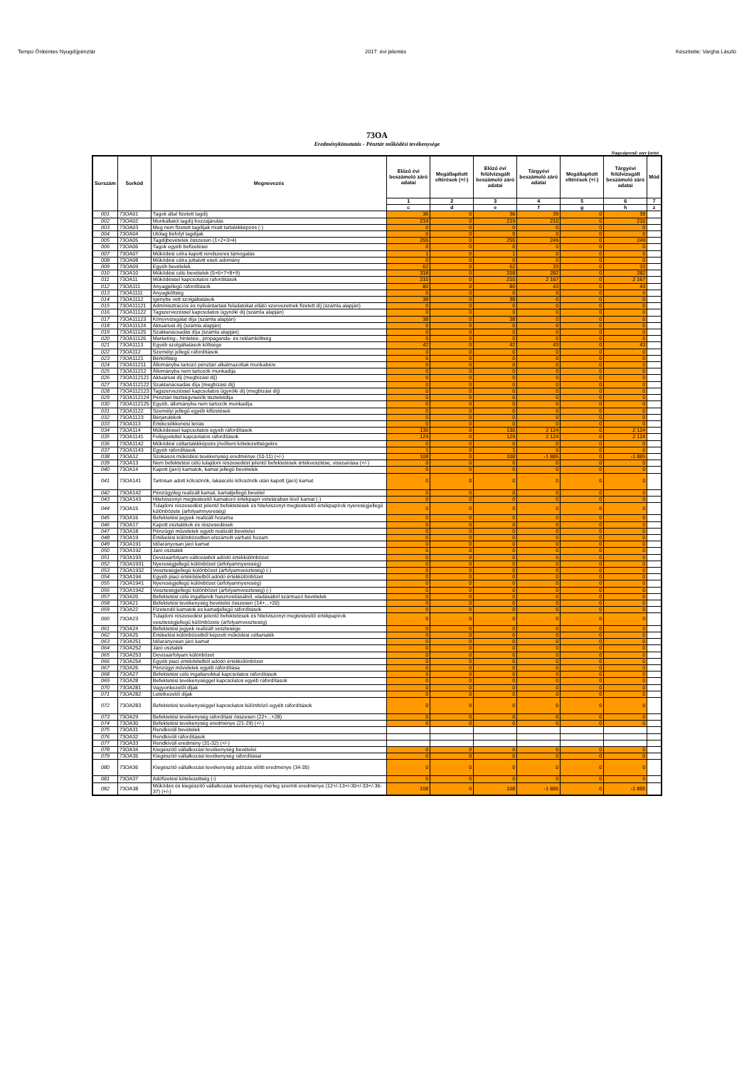Tempo Önkéntes Nyugdíjpénztár 2017. évi jelentés Készítette: Vargha László
73OA
Eredménykimutatás - Pénztár működési tevékenysége
Nagyságrend: ezer forint
| Sorszám | Sorkód | Megnevezés | Előző évi beszámoló záró adatai | Megállapított eltérések (+/-) | Előző évi felülvizsgált beszámoló záró adatai | Tárgyévi beszámoló záró adatai | Megállapított eltérések (+/-) | Tárgyévi felülvizsgált beszámoló záró adatai | Mód |
| --- | --- | --- | --- | --- | --- | --- | --- | --- | --- |
| | | | 1 | 2 | 3 | 4 | 5 | 6 | 7 |
| | | | c | d | e | f | g | h | z |
| 001 | 73OA01 | Tagok által fizetett tagdíj | 36 | 0 | 36 | 39 | 0 | 39 | |
| 002 | 73OA02 | Munkáltatói tagdíj-hozzájárulás | 219 | 0 | 219 | 210 | 0 | 210 | |
| 003 | 73OA03 | Meg nem fizetett tagdíjak miatt tartalékképzés (-) | 0 | 0 | 0 | 0 | 0 | 0 | |
| 004 | 73OA04 | Utólag befolyt tagdíjak | 0 | 0 | 0 | 0 | 0 | 0 | |
| 005 | 73OA05 | Tagdíjbevételek összesen (1+2+3+4) | 255 | 0 | 255 | 249 | 0 | 249 | |
| 006 | 73OA06 | Tagok egyéb befizetései | 0 | 0 | 0 | 0 | 0 | 0 | |
| 007 | 73OA07 | Működési célra kapott rendszeres támogatás | 1 | 0 | 1 | 0 | 0 | 0 | |
| 008 | 73OA08 | Működési célra juttatott eseti adomány | 0 | 0 | 0 | 0 | 0 | 0 | |
| 009 | 73OA09 | Egyéb bevételek | 62 | 0 | 62 | 33 | 0 | 33 | |
| 010 | 73OA10 | Működési célú bevételek (5+6+7+8+9) | 318 | 0 | 318 | 282 | 0 | 282 | |
| 011 | 73OA11 | Működéssel kapcsolatos ráfordítások | 210 | 0 | 210 | 2 167 | 0 | 2 167 | |
| 012 | 73OA111 | Anyagjellegű ráfordítások | 80 | 0 | 80 | 43 | 0 | 43 | |
| 013 | 73OA1111 | Anyagköltség | 0 | 0 | 0 | 0 | 0 | 0 | |
| 014 | 73OA1112 | Igénybe vett szolgáltatások | 38 | 0 | 38 | 0 | 0 | 0 | |
| 015 | 73OA11121 | Adminisztrációs és nyilvántartási feladatokat ellátó szervezetnek fizetett díj (számla alapján) | 0 | 0 | 0 | 0 | 0 | 0 | |
| 016 | 73OA11122 | Tagszervezéssel kapcsolatos ügynöki díj (számla alapján) | 0 | 0 | 0 | 0 | 0 | 0 | |
| 017 | 73OA11123 | Könyvvizsgálat díja (számla alapján) | 38 | 0 | 38 | 0 | 0 | 0 | |
| 018 | 73OA11124 | Aktuáriusi díj (számla alapján) | 0 | 0 | 0 | 0 | 0 | 0 | |
| 019 | 73OA11125 | Szaktanácsadás díja (számla alapján) | 0 | 0 | 0 | 0 | 0 | 0 | |
| 020 | 73OA11126 | Marketing-, hirdetés-, propaganda- és reklámköltség | 0 | 0 | 0 | 0 | 0 | 0 | |
| 021 | 73OA1113 | Egyéb szolgáltatások költsége | 42 | 0 | 42 | 43 | 0 | 43 | |
| 022 | 73OA112 | Személyi jellegű ráfordítások | 0 | 0 | 0 | 0 | 0 | 0 | |
| 023 | 73OA1121 | Bérköltség | 0 | 0 | 0 | 0 | 0 | 0 | |
| 024 | 73OA11211 | Állományba tartozó pénztári alkalmazottak munkabére | 0 | 0 | 0 | 0 | 0 | 0 | |
| 025 | 73OA11212 | Állományba nem tartozók munkadíja | 0 | 0 | 0 | 0 | 0 | 0 | |
| 026 | 73OA112121 | Aktuáriusi díj (megbízási díj) | 0 | 0 | 0 | 0 | 0 | 0 | |
| 027 | 73OA112122 | Szaktanácsadás díja (megbízási díj) | 0 | 0 | 0 | 0 | 0 | 0 | |
| 028 | 73OA112123 | Tagszervezéssel kapcsolatos ügynöki díj (megbízási díj) | 0 | 0 | 0 | 0 | 0 | 0 | |
| 029 | 73OA112124 | Pénztári tisztségviselők tiszteletdíja | 0 | 0 | 0 | 0 | 0 | 0 | |
| 030 | 73OA112125 | Egyéb, állományba nem tartozók munkadíja | 0 | 0 | 0 | 0 | 0 | 0 | |
| 031 | 73OA1122 | Személyi jellegű egyéb kifizetések | 0 | 0 | 0 | 0 | 0 | 0 | |
| 032 | 73OA1123 | Bérjárulékok | 0 | 0 | 0 | 0 | 0 | 0 | |
| 033 | 73OA113 | Értékcsökkenési leírás | 0 | 0 | 0 | 0 | 0 | 0 | |
| 034 | 73OA114 | Működéssel kapcsolatos egyéb ráfordítások | 130 | 0 | 130 | 2 124 | 0 | 2 124 | |
| 035 | 73OA1141 | Felügyelettel kapcsolatos ráfordítások | 129 | 0 | 129 | 2 124 | 0 | 2 124 | |
| 036 | 73OA1142 | Működési céltartalékképzés jövőbeni kötelezettségekre | 0 | 0 | 0 | 0 | 0 | 0 | |
| 037 | 73OA1143 | Egyéb ráfordítások | 1 | 0 | 1 | 0 | 0 | 0 | |
| 038 | 73OA12 | Szokásos működési tevékenység eredménye (10-11) (+/-) | 108 | 0 | 108 | -1 885 | 0 | -1 885 | |
| 039 | 73OA13 | Nem befektetési célú tulajdoni részesedést jelentő befektetések értékvesztése, visszaírása (+/-) | 0 | 0 | 0 | 0 | 0 | 0 | |
| 040 | 73OA14 | Kapott (járó) kamatok, kamat jellegű bevételek | 0 | 0 | 0 | 0 | 0 | 0 | |
| 041 | 73OA141 | Tartósan adott kölcsönök, lakáscélú kölcsönök után kapott (járó) kamat | 0 | 0 | 0 | 0 | 0 | 0 | |
| 042 | 73OA142 | Pénzügyileg realizált kamat, kamatjellegű bevétel | 0 | 0 | 0 | 0 | 0 | 0 | |
| 043 | 73OA143 | Hitelviszonyt megtestesítő kamatozó értékpapír vételárában lévő kamat (-) | 0 | 0 | 0 | 0 | 0 | 0 | |
| 044 | 73OA15 | Tulajdoni részesedést jelentő befektetések és hitelviszonyt megtestesítő értékpapírok nyereségjellegű különbözete (árfolyamnyereség) | 0 | 0 | 0 | 0 | 0 | 0 | |
| 045 | 73OA16 | Befektetési jegyek realizált hozama | 0 | 0 | 0 | 0 | 0 | 0 | |
| 046 | 73OA17 | Kapott osztalékok és részesedések | 0 | 0 | 0 | 0 | 0 | 0 | |
| 047 | 73OA18 | Pénzügyi műveletek egyéb realizált bevételei | 0 | 0 | 0 | 0 | 0 | 0 | |
| 048 | 73OA19 | Értékelési különbözetben elszámolt várható hozam | 0 | 0 | 0 | 0 | 0 | 0 | |
| 049 | 73OA191 | Időarányosan járó kamat | 0 | 0 | 0 | 0 | 0 | 0 | |
| 050 | 73OA192 | Járó osztalék | 0 | 0 | 0 | 0 | 0 | 0 | |
| 051 | 73OA193 | Devizaárfolyam-változásból adódó értékkülönbözet | 0 | 0 | 0 | 0 | 0 | 0 | |
| 052 | 73OA1931 | Nyereségjellegű különbözet (árfolyamnyereség) | 0 | 0 | 0 | 0 | 0 | 0 | |
| 053 | 73OA1932 | Veszteségjellegű különbözet (árfolyamveszteség) (-) | 0 | 0 | 0 | 0 | 0 | 0 | |
| 054 | 73OA194 | Egyéb piaci értékítéletből adódó értékkülönbözet | 0 | 0 | 0 | 0 | 0 | 0 | |
| 055 | 73OA1941 | Nyereségjellegű különbözet (árfolyamnyereség) | 0 | 0 | 0 | 0 | 0 | 0 | |
| 056 | 73OA1942 | Veszteségjellegű különbözet (árfolyamveszteség) (-) | 0 | 0 | 0 | 0 | 0 | 0 | |
| 057 | 73OA20 | Befektetési célú ingatlanok hasznosításából, eladásából származó bevételek | 0 | 0 | 0 | 0 | 0 | 0 | |
| 058 | 73OA21 | Befektetési tevékenység bevételei összesen (14+...+20) | 0 | 0 | 0 | 0 | 0 | 0 | |
| 059 | 73OA22 | Fizetendő kamatok és kamatjellegű ráfordítások | 0 | 0 | 0 | 0 | 0 | 0 | |
| 060 | 73OA23 | Tulajdoni részesedést jelentő befektetések és hitelviszonyt megtestesítő értékpapírok veszteségjellegű különbözete (árfolyamveszteség) | 0 | 0 | 0 | 0 | 0 | 0 | |
| 061 | 73OA24 | Befektetési jegyek realizált vesztesége | 0 | 0 | 0 | 0 | 0 | 0 | |
| 062 | 73OA25 | Értékelési különbözetből képzett működési céltartalék | 0 | 0 | 0 | 0 | 0 | 0 | |
| 063 | 73OA251 | Időarányosan járó kamat | 0 | 0 | 0 | 0 | 0 | 0 | |
| 064 | 73OA252 | Járó osztalék | 0 | 0 | 0 | 0 | 0 | 0 | |
| 065 | 73OA253 | Devizaárfolyam különbözet | 0 | 0 | 0 | 0 | 0 | 0 | |
| 066 | 73OA254 | Egyéb piaci értékítéletből adódó értékkülönbözet | 0 | 0 | 0 | 0 | 0 | 0 | |
| 067 | 73OA26 | Pénzügyi műveletek egyéb ráfordítása | 0 | 0 | 0 | 0 | 0 | 0 | |
| 068 | 73OA27 | Befektetési célú ingatlanokkal kapcsolatos ráfordítások | 0 | 0 | 0 | 0 | 0 | 0 | |
| 069 | 73OA28 | Befektetési tevékenységgel kapcsolatos egyéb ráfordítások | 0 | 0 | 0 | 0 | 0 | 0 | |
| 070 | 73OA281 | Vagyonkezelői díjak | 0 | 0 | 0 | 0 | 0 | 0 | |
| 071 | 73OA282 | Letétkezelői díjak | 0 | 0 | 0 | 0 | 0 | 0 | |
| 072 | 73OA283 | Befektetési tevékenységgel kapcsolatos különböző egyéb ráfordítások | 0 | 0 | 0 | 0 | 0 | 0 | |
| 073 | 73OA29 | Befektetési tevékenység ráfordítási összesen (22+...+28) | 0 | 0 | 0 | 0 | 0 | 0 | |
| 074 | 73OA30 | Befektetési tevékenység eredménye (21-29) (+/-) | 0 | 0 | 0 | 0 | 0 | 0 | |
| 075 | 73OA31 | Rendkívüli bevételek | | | | | | | |
| 076 | 73OA32 | Rendkívüli ráfordítások | | | | | | | |
| 077 | 73OA33 | Rendkívüli eredmény (31-32) (+/-) | | | | | | | |
| 078 | 73OA34 | Kiegészítő vállalkozási tevékenység bevételei | 0 | 0 | 0 | 0 | 0 | 0 | |
| 079 | 73OA35 | Kiegészítő vállalkozási tevékenység ráfordításai | 0 | 0 | 0 | 0 | 0 | 0 | |
| 080 | 73OA36 | Kiegészítő vállalkozási tevékenység adózás előtti eredménye (34-35) | 0 | 0 | 0 | 0 | 0 | 0 | |
| 081 | 73OA37 | Adófizetési kötelezettség (-) | 0 | 0 | 0 | 0 | 0 | 0 | |
| 082 | 73OA38 | Működés és kiegészítő vállalkozási tevékenység mérleg szerinti eredménye (12+/-13+/-30+/-33+/-36-37) (+/-) | 108 | 0 | 108 | -1 885 | 0 | -1 885 | |